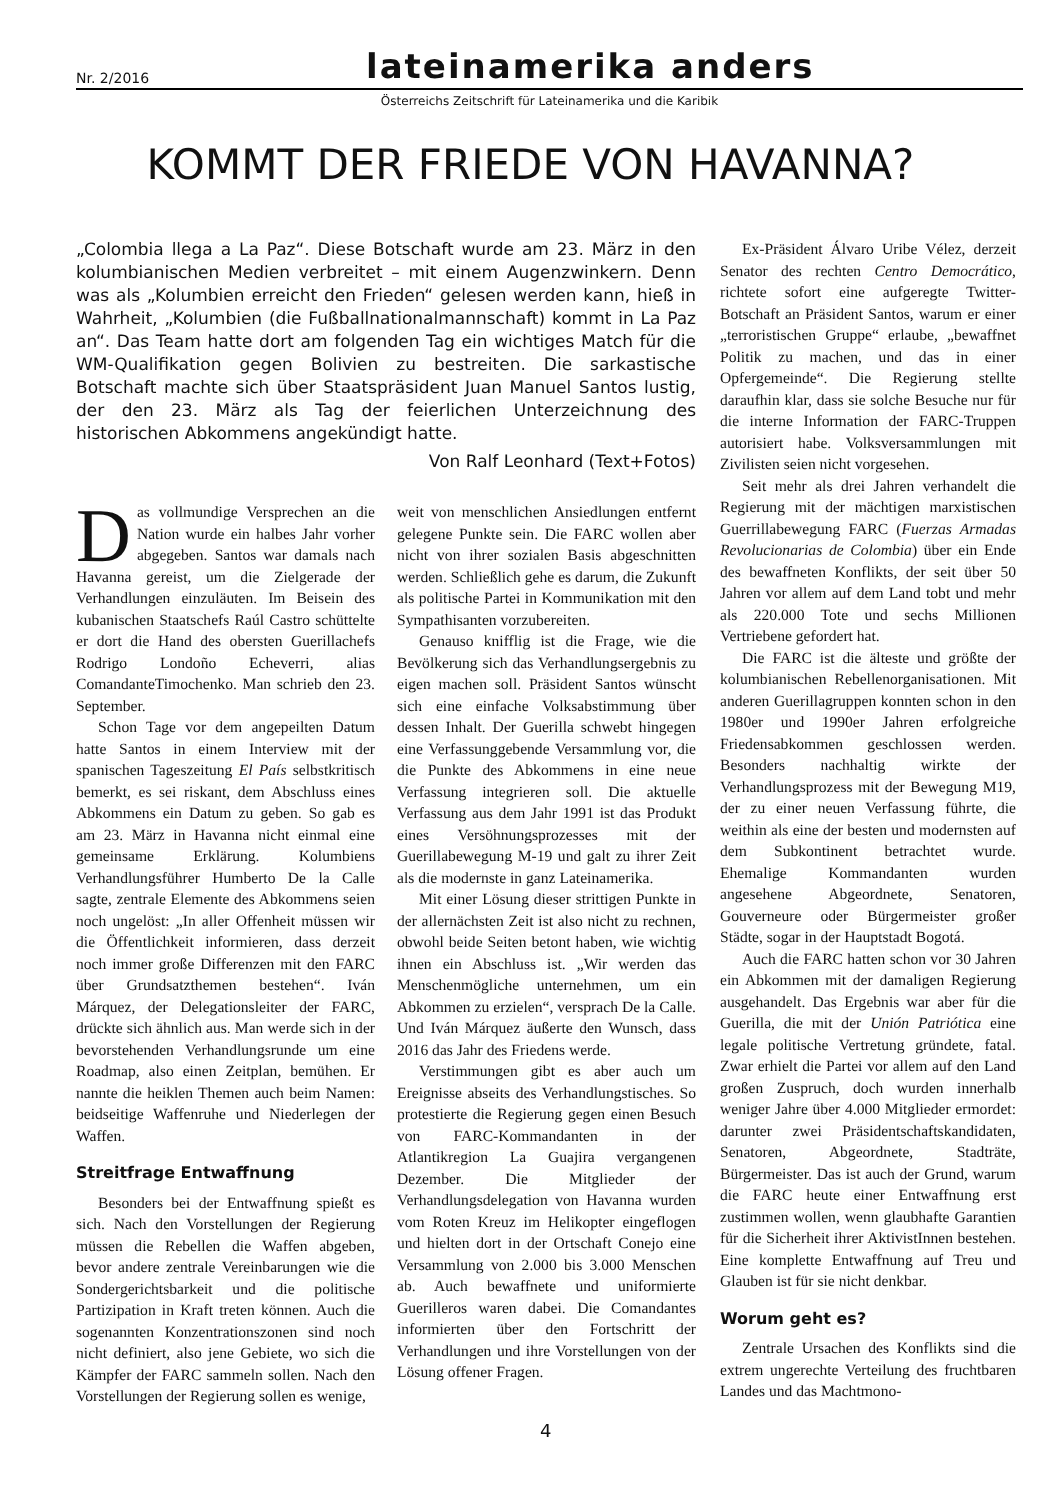Nr. 2/2016 lateinamerika anders
Österreichs Zeitschrift für Lateinamerika und die Karibik
KOMMT DER FRIEDE VON HAVANNA?
„Colombia llega a La Paz“. Diese Botschaft wurde am 23. März in den kolumbianischen Medien verbreitet – mit einem Augenzwinkern. Denn was als „Kolumbien erreicht den Frieden“ gelesen werden kann, hieß in Wahrheit, „Kolumbien (die Fußballnationalmannschaft) kommt in La Paz an“. Das Team hatte dort am folgenden Tag ein wichtiges Match für die WM-Qualifikation gegen Bolivien zu bestreiten. Die sarkastische Botschaft machte sich über Staatspräsident Juan Manuel Santos lustig, der den 23. März als Tag der feierlichen Unterzeichnung des historischen Abkommens angekündigt hatte.
Von Ralf Leonhard (Text+Fotos)
Das vollmundige Versprechen an die Nation wurde ein halbes Jahr vorher abgegeben. Santos war damals nach Havanna gereist, um die Zielgerade der Verhandlungen einzuläuten. Im Beisein des kubanischen Staatschefs Raúl Castro schüttelte er dort die Hand des obersten Guerillachefs Rodrigo Londoño Echeverri, alias ComandanteTimochenko. Man schrieb den 23. September.
Schon Tage vor dem angepeilten Datum hatte Santos in einem Interview mit der spanischen Tageszeitung El País selbstkritisch bemerkt, es sei riskant, dem Abschluss eines Abkommens ein Datum zu geben. So gab es am 23. März in Havanna nicht einmal eine gemeinsame Erklärung. Kolumbiens Verhandlungsführer Humberto De la Calle sagte, zentrale Elemente des Abkommens seien noch ungelöst: „In aller Offenheit müssen wir die Öffentlichkeit informieren, dass derzeit noch immer große Differenzen mit den FARC über Grundsatzthemen bestehen“. Iván Márquez, der Delegationsleiter der FARC, drückte sich ähnlich aus. Man werde sich in der bevorstehenden Verhandlungsrunde um eine Roadmap, also einen Zeitplan, bemühen. Er nannte die heiklen Themen auch beim Namen: beidseitige Waffenruhe und Niederlegen der Waffen.
Streitfrage Entwaffnung
Besonders bei der Entwaffnung spießt es sich. Nach den Vorstellungen der Regierung müssen die Rebellen die Waffen abgeben, bevor andere zentrale Vereinbarungen wie die Sondergerichtsbarkeit und die politische Partizipation in Kraft treten können. Auch die sogenannten Konzentrationszonen sind noch nicht definiert, also jene Gebiete, wo sich die Kämpfer der FARC sammeln sollen. Nach den Vorstellungen der Regierung sollen es wenige,
weit von menschlichen Ansiedlungen entfernt gelegene Punkte sein. Die FARC wollen aber nicht von ihrer sozialen Basis abgeschnitten werden. Schließlich gehe es darum, die Zukunft als politische Partei in Kommunikation mit den Sympathisanten vorzubereiten.
Genauso knifflig ist die Frage, wie die Bevölkerung sich das Verhandlungsergebnis zu eigen machen soll. Präsident Santos wünscht sich eine einfache Volksabstimmung über dessen Inhalt. Der Guerilla schwebt hingegen eine Verfassunggebende Versammlung vor, die die Punkte des Abkommens in eine neue Verfassung integrieren soll. Die aktuelle Verfassung aus dem Jahr 1991 ist das Produkt eines Versöhnungsprozesses mit der Guerillabewegung M-19 und galt zu ihrer Zeit als die modernste in ganz Lateinamerika.
Mit einer Lösung dieser strittigen Punkte in der allernächsten Zeit ist also nicht zu rechnen, obwohl beide Seiten betont haben, wie wichtig ihnen ein Abschluss ist. „Wir werden das Menschenmögliche unternehmen, um ein Abkommen zu erzielen“, versprach De la Calle. Und Iván Márquez äußerte den Wunsch, dass 2016 das Jahr des Friedens werde.
Verstimmungen gibt es aber auch um Ereignisse abseits des Verhandlungstisches. So protestierte die Regierung gegen einen Besuch von FARC-Kommandanten in der Atlantikregion La Guajira vergangenen Dezember. Die Mitglieder der Verhandlungsdelegation von Havanna wurden vom Roten Kreuz im Helikopter eingeflogen und hielten dort in der Ortschaft Conejo eine Versammlung von 2.000 bis 3.000 Menschen ab. Auch bewaffnete und uniformierte Guerilleros waren dabei. Die Comandantes informierten über den Fortschritt der Verhandlungen und ihre Vorstellungen von der Lösung offener Fragen.
Ex-Präsident Álvaro Uribe Vélez, derzeit Senator des rechten Centro Democrático, richtete sofort eine aufgeregte Twitter-Botschaft an Präsident Santos, warum er einer „terroristischen Gruppe“ erlaube, „bewaffnet Politik zu machen, und das in einer Opfergemeinde“. Die Regierung stellte daraufhin klar, dass sie solche Besuche nur für die interne Information der FARC-Truppen autorisiert habe. Volksversammlungen mit Zivilisten seien nicht vorgesehen.
Seit mehr als drei Jahren verhandelt die Regierung mit der mächtigen marxistischen Guerrillabewegung FARC (Fuerzas Armadas Revolucionarias de Colombia) über ein Ende des bewaffneten Konflikts, der seit über 50 Jahren vor allem auf dem Land tobt und mehr als 220.000 Tote und sechs Millionen Vertriebene gefordert hat.
Die FARC ist die älteste und größte der kolumbianischen Rebellenorganisationen. Mit anderen Guerillagruppen konnten schon in den 1980er und 1990er Jahren erfolgreiche Friedensabkommen geschlossen werden. Besonders nachhaltig wirkte der Verhandlungsprozess mit der Bewegung M19, der zu einer neuen Verfassung führte, die weithin als eine der besten und modernsten auf dem Subkontinent betrachtet wurde. Ehemalige Kommandanten wurden angesehene Abgeordnete, Senatoren, Gouverneure oder Bürgermeister großer Städte, sogar in der Hauptstadt Bogotá.
Auch die FARC hatten schon vor 30 Jahren ein Abkommen mit der damaligen Regierung ausgehandelt. Das Ergebnis war aber für die Guerilla, die mit der Unión Patriótica eine legale politische Vertretung gründete, fatal. Zwar erhielt die Partei vor allem auf den Land großen Zuspruch, doch wurden innerhalb weniger Jahre über 4.000 Mitglieder ermordet: darunter zwei Präsidentschaftskandidaten, Senatoren, Abgeordnete, Stadträte, Bürgermeister. Das ist auch der Grund, warum die FARC heute einer Entwaffnung erst zustimmen wollen, wenn glaubhafte Garantien für die Sicherheit ihrer AktivistInnen bestehen. Eine komplette Entwaffnung auf Treu und Glauben ist für sie nicht denkbar.
Worum geht es?
Zentrale Ursachen des Konflikts sind die extrem ungerechte Verteilung des fruchtbaren Landes und das Machtmono-
4